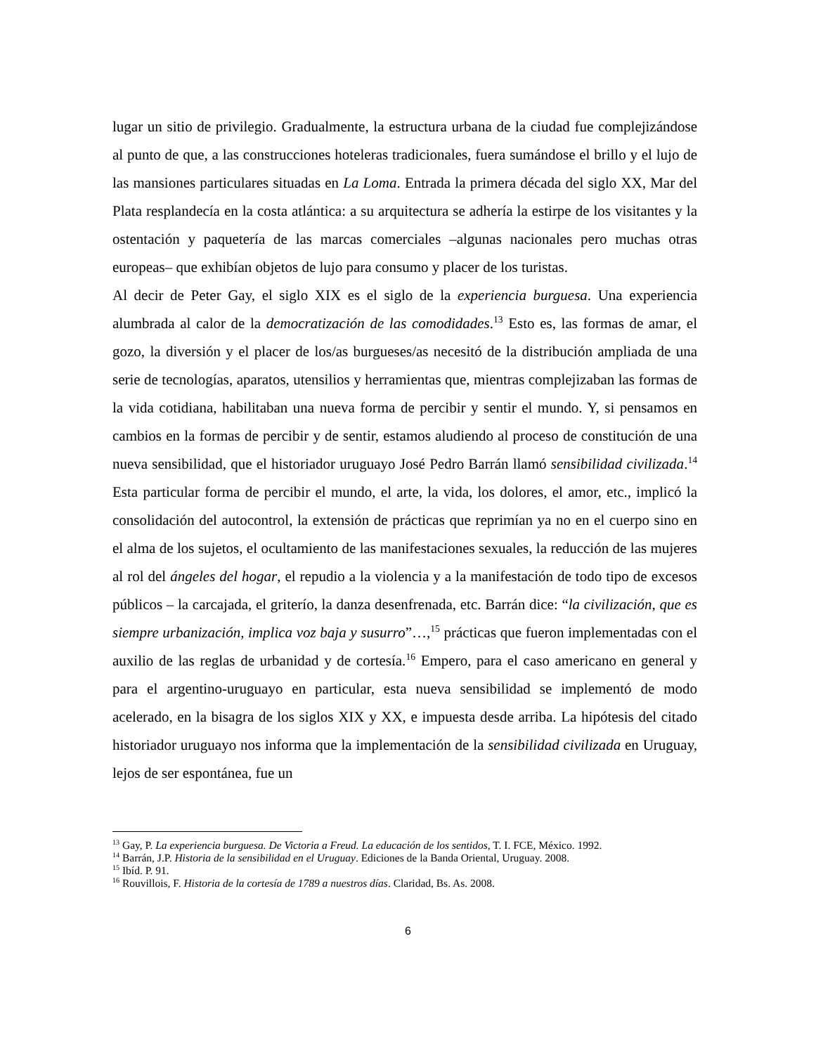lugar un sitio de privilegio. Gradualmente, la estructura urbana de la ciudad fue complejizándose al punto de que, a las construcciones hoteleras tradicionales, fuera sumándose el brillo y el lujo de las mansiones particulares situadas en La Loma. Entrada la primera década del siglo XX, Mar del Plata resplandecía en la costa atlántica: a su arquitectura se adhería la estirpe de los visitantes y la ostentación y paquetería de las marcas comerciales –algunas nacionales pero muchas otras europeas– que exhibían objetos de lujo para consumo y placer de los turistas.
Al decir de Peter Gay, el siglo XIX es el siglo de la experiencia burguesa. Una experiencia alumbrada al calor de la democratización de las comodidades.<sup>13</sup> Esto es, las formas de amar, el gozo, la diversión y el placer de los/as burgueses/as necesitó de la distribución ampliada de una serie de tecnologías, aparatos, utensilios y herramientas que, mientras complejizaban las formas de la vida cotidiana, habilitaban una nueva forma de percibir y sentir el mundo. Y, si pensamos en cambios en la formas de percibir y de sentir, estamos aludiendo al proceso de constitución de una nueva sensibilidad, que el historiador uruguayo José Pedro Barrán llamó sensibilidad civilizada.<sup>14</sup> Esta particular forma de percibir el mundo, el arte, la vida, los dolores, el amor, etc., implicó la consolidación del autocontrol, la extensión de prácticas que reprimían ya no en el cuerpo sino en el alma de los sujetos, el ocultamiento de las manifestaciones sexuales, la reducción de las mujeres al rol del ángeles del hogar, el repudio a la violencia y a la manifestación de todo tipo de excesos públicos – la carcajada, el griterío, la danza desenfrenada, etc. Barrán dice: “la civilización, que es siempre urbanización, implica voz baja y susurro”…,<sup>15</sup> prácticas que fueron implementadas con el auxilio de las reglas de urbanidad y de cortesía.<sup>16</sup> Empero, para el caso americano en general y para el argentino-uruguayo en particular, esta nueva sensibilidad se implementó de modo acelerado, en la bisagra de los siglos XIX y XX, e impuesta desde arriba. La hipótesis del citado historiador uruguayo nos informa que la implementación de la sensibilidad civilizada en Uruguay, lejos de ser espontánea, fue un
<sup>13</sup> Gay, P. La experiencia burguesa. De Victoria a Freud. La educación de los sentidos, T. I. FCE, México. 1992.
<sup>14</sup> Barrán, J.P. Historia de la sensibilidad en el Uruguay. Ediciones de la Banda Oriental, Uruguay. 2008.
<sup>15</sup> Ibíd. P. 91.
<sup>16</sup> Rouvillois, F. Historia de la cortesía de 1789 a nuestros días. Claridad, Bs. As. 2008.
6